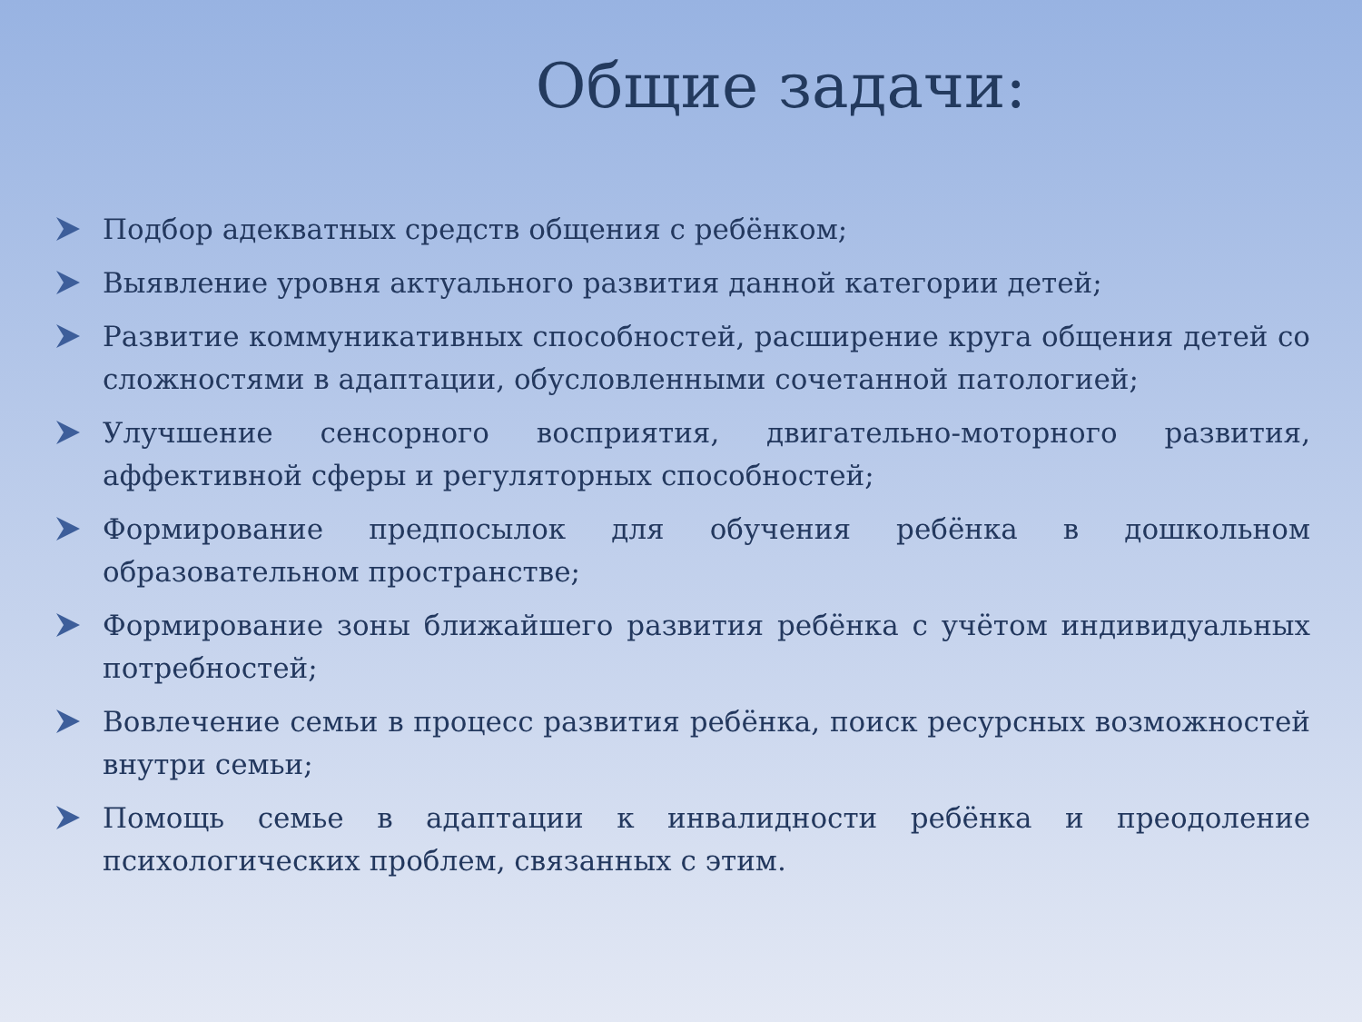Общие задачи:
Подбор адекватных средств общения с ребёнком;
Выявление уровня актуального развития данной категории детей;
Развитие коммуникативных способностей, расширение круга общения детей со сложностями в адаптации, обусловленными сочетанной патологией;
Улучшение сенсорного восприятия, двигательно-моторного развития, аффективной сферы и регуляторных способностей;
Формирование предпосылок для обучения ребёнка в дошкольном образовательном пространстве;
Формирование зоны ближайшего развития ребёнка с учётом индивидуальных потребностей;
Вовлечение семьи в процесс развития ребёнка, поиск ресурсных возможностей внутри семьи;
Помощь семье в адаптации к инвалидности ребёнка и преодоление психологических проблем, связанных с этим.